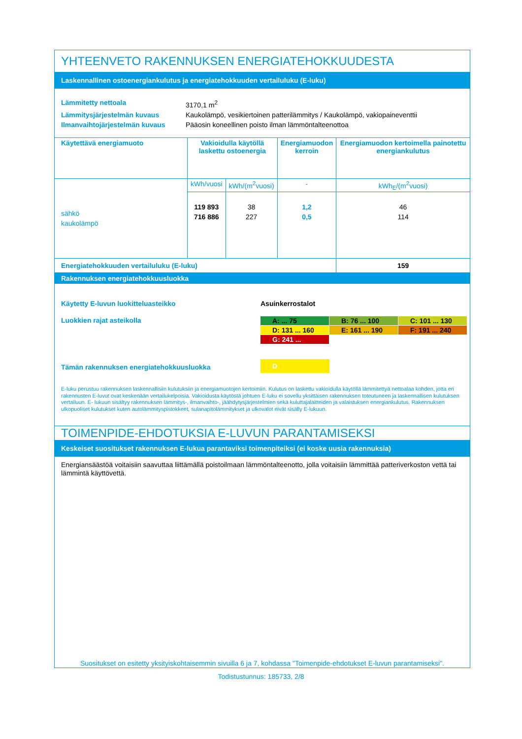YHTEENVETO RAKENNUKSEN ENERGIATEHOKKUUDESTA
Laskennallinen ostoenergiankulutus ja energiatehokkuuden vertailuluku (E-luku)
Lämmitetty nettoala
3170,1 m<sup>2</sup>
Lämmitysjärjestelmän kuvaus
Kaukolämpö, vesikiertoinen patterilämmitys / Kaukolämpö, vakiopaineventtii
Ilmanvaihtojärjestelmän kuvaus
Pääosin koneellinen poisto ilman lämmöntalteenottoa
| Käytettävä energiamuoto | Vakioidulla käytöllä laskettu ostoenergia | | Energiamuodon kerroin | Energiamuodon kertoimella painotettu energiankulutus |
| --- | --- | --- | --- | --- |
| sähkö kaukolämpö | kWh/vuosi | kWh/(m<sup>2</sup>vuosi) | - | kWh<sub>E</sub>/(m<sup>2</sup>vuosi) |
| | 119 893 716 886 | 38 227 | 1,2 0,5 | 46 114 |
| Energiatehokkuuden vertailuluku (E-luku) | | | | 159 |
Rakennuksen energiatehokkuusluokka
Käytetty E-luvun luokitteluasteikko
Asuinkerrostalot
Luokkien rajat asteikolla
A: ... 75
B: 76 ... 100
C: 101 ... 130
D: 131 ... 160
E: 161 ... 190
F: 191 ... 240
G: 241 ...
Tämän rakennuksen energiatehokkuusluokka
D
E-luku perustuu rakennuksen laskennallisiin kulutuksiin ja energiamuotojen kertoimiin. Kulutus on laskettu vakioidulla käytöllä lämmitettyä nettoalaa kohden, jotta eri rakennusten E-luvut ovat keskenään vertailukelpoisia. Vakioidusta käytöstä johtuen E-luku ei sovellu yksittäisen rakennuksen toteutuneen ja laskennallisen kulutuksen vertailuun. E- lukuun sisältyy rakennuksen lämmitys-, ilmanvaihto-, jäähdytysjärjestelmien sekä kuluttajalaitteiden ja valaistuksen energiankulutus. Rakennuksen ulkopuoliset kulutukset kuten autolämmityspistokkeet, sulanapitolämmitykset ja ulkovalot eivät sisälly E-lukuun.
TOIMENPIDE-EHDOTUKSIA E-LUVUN PARANTAMISEKSI
Keskeiset suositukset rakennuksen E-lukua parantaviksi toimenpiteiksi (ei koske uusia rakennuksia)
Energiansäästöä voitaisiin saavuttaa liittämällä poistoilmaan lämmöntalteenotto, jolla voitaisiin lämmittää patteriverkoston vettä tai lämmintä käyttövettä.
Suositukset on esitetty yksityiskohtaisemmin sivuilla 6 ja 7, kohdassa "Toimenpide-ehdotukset E-luvun parantamiseksi".
Todistustunnus: 185733, 2/8